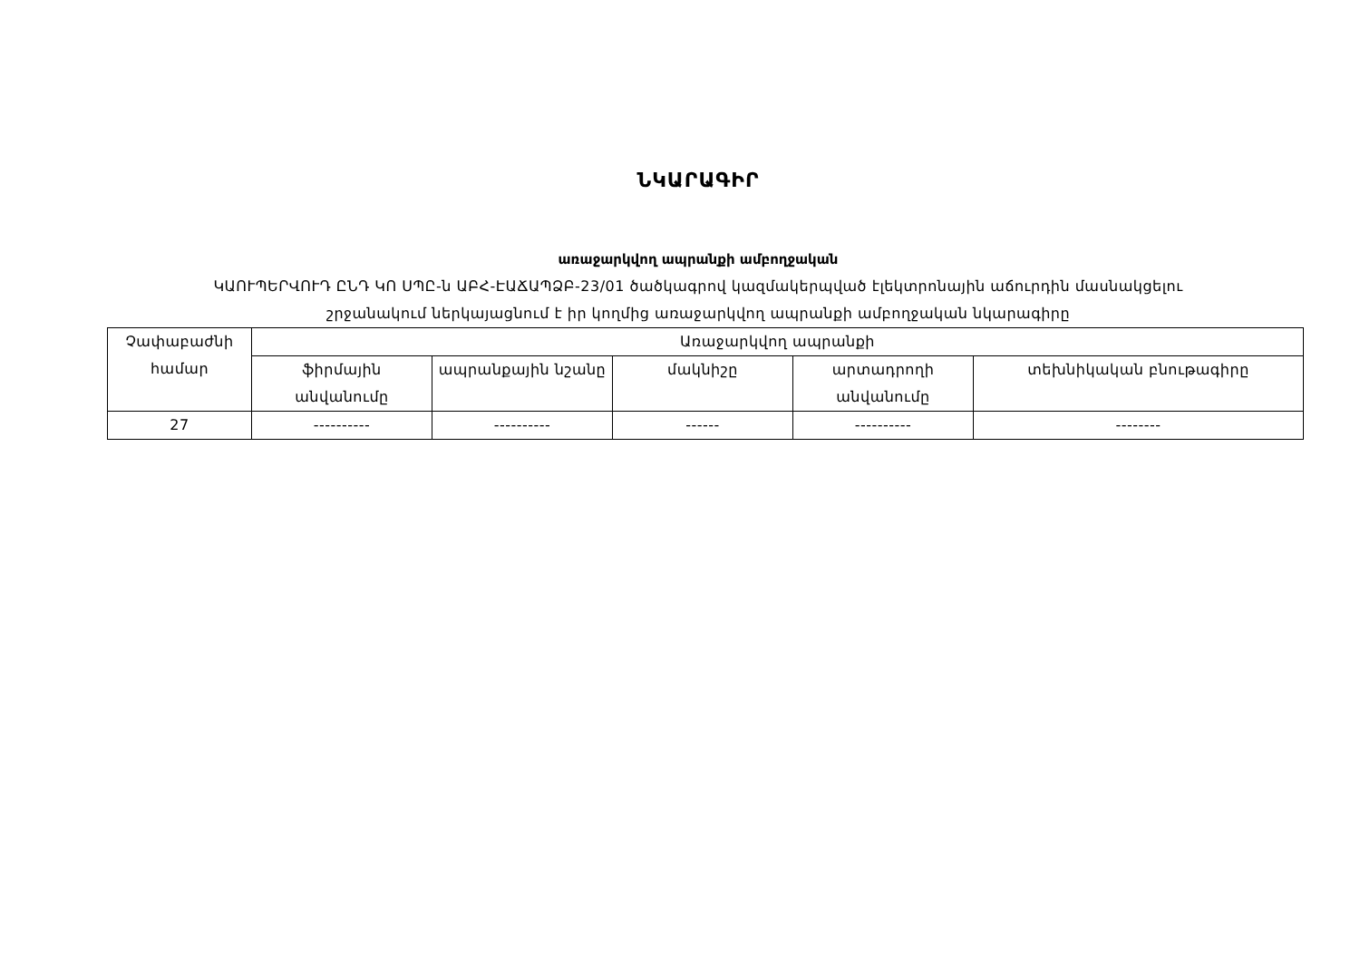ՆԿԱՐԱԳԻՐ
առաջարկվող ապրանքի ամբողջական
ԿԱՈՒՊԵՐՎՈՒԴ ԸՆԴ ԿՈ ՍՊԸ-ն ԱԲՀ-ԷԱՃԱՊՁԲ-23/01 ծածկագրով կազմակերպված էլեկտրոնային աճուրդին մասնակցելու
շրջանակում ներկայացնում է իր կողմից առաջարկվող ապրանքի ամբողջական նկարագիրը
| Չափաբաժնի համար | Առաջարկվող ապրանքի | | | | |
| --- | --- | --- | --- | --- | --- |
| | ֆիրմային անվանումը | ապրանքային նշանը | մակնիշը | արտադրողի անվանումը | տեխնիկական բնութագիրը |
| 27 | ---------- | ---------- | ------ | ---------- | -------- |